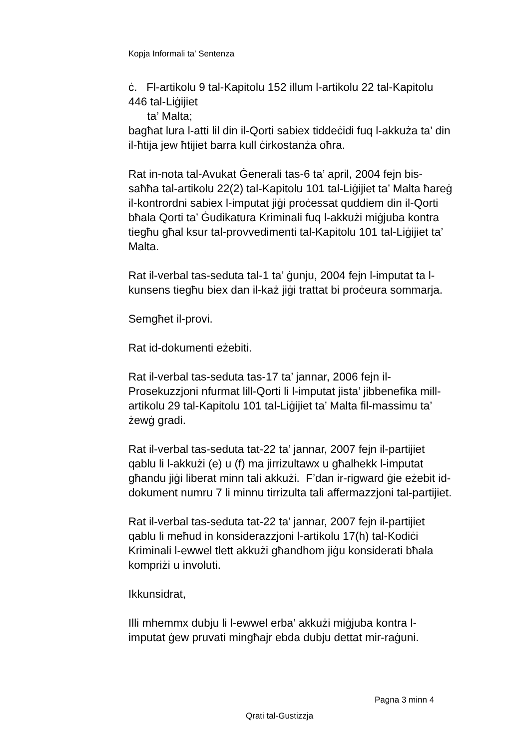Kopja Informali ta' Sentenza
ċ. Fl-artikolu 9 tal-Kapitolu 152 illum l-artikolu 22 tal-Kapitolu 446 tal-Liġijiet
ta’ Malta;
bagħat lura l-atti lil din il-Qorti sabiex tiddeċidi fuq l-akkuża ta’ din il-ħtija jew ħtijiet barra kull ċirkostanża oħra.
Rat in-nota tal-Avukat Ġenerali tas-6 ta’ april, 2004 fejn bis-saħħa tal-artikolu 22(2) tal-Kapitolu 101 tal-Liġijiet ta’ Malta ħareġ il-kontrordni sabiex l-imputat jiġi proċessat quddiem din il-Qorti bħala Qorti ta’ Ġudikatura Kriminali fuq l-akkużi miġjuba kontra tiegħu għal ksur tal-provvedimenti tal-Kapitolu 101 tal-Liġijiet ta’ Malta.
Rat il-verbal tas-seduta tal-1 ta’ ġunju, 2004 fejn l-imputat ta l-kunsens tiegħu biex dan il-każ jiġi trattat bi proċeura sommarja.
Semgħet il-provi.
Rat id-dokumenti eżebiti.
Rat il-verbal tas-seduta tas-17 ta’ jannar, 2006 fejn il-Prosekuzzjoni nfurmat lill-Qorti li l-imputat jista’ jibbenefika mill-artikolu 29 tal-Kapitolu 101 tal-Liġijiet ta’ Malta fil-massimu ta’ żewġ gradi.
Rat il-verbal tas-seduta tat-22 ta’ jannar, 2007 fejn il-partijiet qablu li l-akkużi (e) u (f) ma jirrizultawx u għalhekk l-imputat għandu jiġi liberat minn tali akkużi. F’dan ir-rigward ġie eżebit id-dokument numru 7 li minnu tirrizulta tali affermazzjoni tal-partijiet.
Rat il-verbal tas-seduta tat-22 ta’ jannar, 2007 fejn il-partijiet qablu li meħud in konsiderazzjoni l-artikolu 17(h) tal-Kodiċi Kriminali l-ewwel tlett akkużi għandhom jiġu konsiderati bħala kompriżi u involuti.
Ikkunsidrat,
Illi mhemmx dubju li l-ewwel erba’ akkużi miġjuba kontra l-imputat ġew pruvati mingħajr ebda dubju dettat mir-raġuni.
Pagna 3 minn 4
Qrati tal-Gustizzja